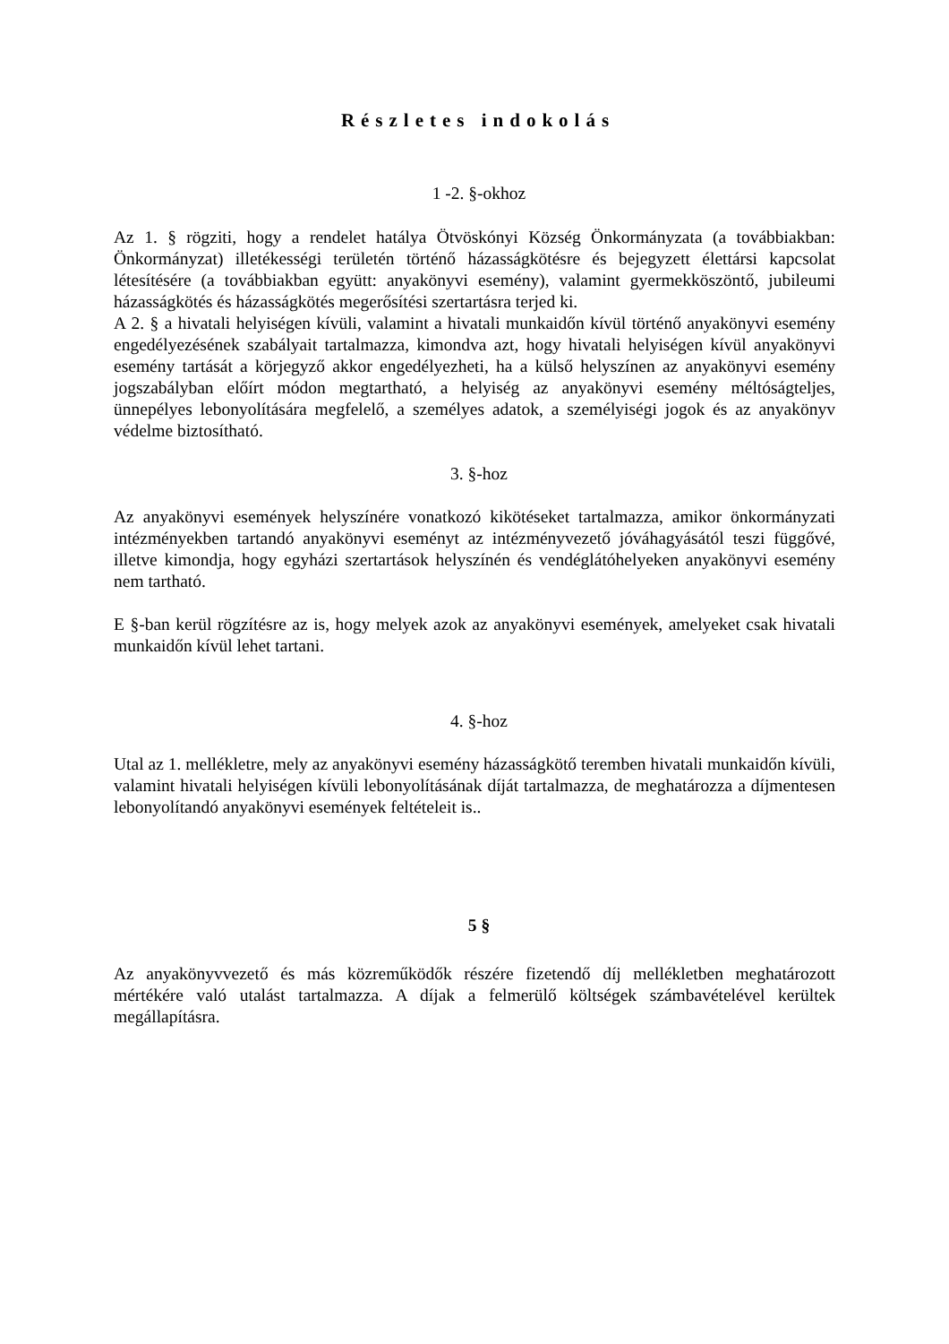Részletes indokolás
1 -2. §-okhoz
Az 1. § rögziti, hogy a rendelet hatálya Ötvöskónyi Község Önkormányzata (a továbbiakban: Önkormányzat) illetékességi területén történő házasságkötésre és bejegyzett élettársi kapcsolat létesítésére (a továbbiakban együtt: anyakönyvi esemény), valamint gyermekköszöntő, jubileumi házasságkötés és házasságkötés megerősítési szertartásra terjed ki.
A 2. § a hivatali helyiségen kívüli, valamint a hivatali munkaidőn kívül történő anyakönyvi esemény engedélyezésének szabályait tartalmazza, kimondva azt, hogy hivatali helyiségen kívül anyakönyvi esemény tartását a körjegyző akkor engedélyezheti, ha a külső helyszínen az anyakönyvi esemény jogszabályban előírt módon megtartható, a helyiség az anyakönyvi esemény méltóságteljes, ünnepélyes lebonyolítására megfelelő, a személyes adatok, a személyiségi jogok és az anyakönyv védelme biztosítható.
3. §-hoz
Az anyakönyvi események helyszínére vonatkozó kikötéseket tartalmazza, amikor önkormányzati intézményekben tartandó anyakönyvi eseményt az intézményvezető jóváhagyásától teszi függővé, illetve kimondja, hogy egyházi szertartások helyszínén és vendéglátóhelyeken anyakönyvi esemény nem tartható.
E §-ban kerül rögzítésre az is, hogy melyek azok az anyakönyvi események, amelyeket csak hivatali munkaidőn kívül lehet tartani.
4. §-hoz
Utal az 1. mellékletre, mely az anyakönyvi esemény házasságkötő teremben hivatali munkaidőn kívüli, valamint hivatali helyiségen kívüli lebonyolításának díját tartalmazza, de meghatározza a díjmentesen lebonyolítandó anyakönyvi események feltételeit is..
5 §
Az anyakönyvvezető és más közreműködők részére fizetendő díj mellékletben meghatározott mértékére való utalást tartalmazza. A díjak a felmerülő költségek számbavételével kerültek megállapításra.